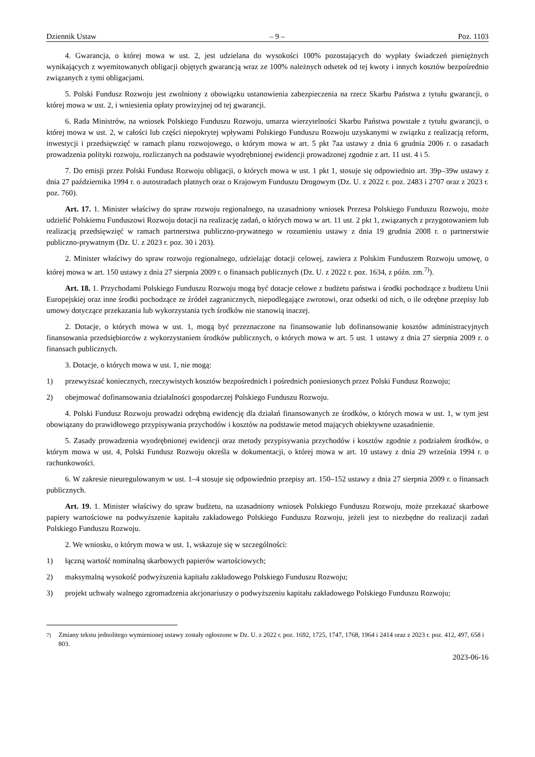Dziennik Ustaw – 9 – Poz. 1103
4. Gwarancja, o której mowa w ust. 2, jest udzielana do wysokości 100% pozostających do wypłaty świadczeń pieniężnych wynikających z wyemitowanych obligacji objętych gwarancją wraz ze 100% należnych odsetek od tej kwoty i innych kosztów bezpośrednio związanych z tymi obligacjami.
5. Polski Fundusz Rozwoju jest zwolniony z obowiązku ustanowienia zabezpieczenia na rzecz Skarbu Państwa z tytułu gwarancji, o której mowa w ust. 2, i wniesienia opłaty prowizyjnej od tej gwarancji.
6. Rada Ministrów, na wniosek Polskiego Funduszu Rozwoju, umarza wierzytelności Skarbu Państwa powstałe z tytułu gwarancji, o której mowa w ust. 2, w całości lub części niepokrytej wpływami Polskiego Funduszu Rozwoju uzyskanymi w związku z realizacją reform, inwestycji i przedsięwzięć w ramach planu rozwojowego, o którym mowa w art. 5 pkt 7aa ustawy z dnia 6 grudnia 2006 r. o zasadach prowadzenia polityki rozwoju, rozliczanych na podstawie wyodrębnionej ewidencji prowadzonej zgodnie z art. 11 ust. 4 i 5.
7. Do emisji przez Polski Fundusz Rozwoju obligacji, o których mowa w ust. 1 pkt 1, stosuje się odpowiednio art. 39p–39w ustawy z dnia 27 października 1994 r. o autostradach płatnych oraz o Krajowym Funduszu Drogowym (Dz. U. z 2022 r. poz. 2483 i 2707 oraz z 2023 r. poz. 760).
Art. 17. 1. Minister właściwy do spraw rozwoju regionalnego, na uzasadniony wniosek Prezesa Polskiego Funduszu Rozwoju, może udzielić Polskiemu Funduszowi Rozwoju dotacji na realizację zadań, o których mowa w art. 11 ust. 2 pkt 1, związanych z przygotowaniem lub realizacją przedsięwzięć w ramach partnerstwa publiczno-prywatnego w rozumieniu ustawy z dnia 19 grudnia 2008 r. o partnerstwie publiczno-prywatnym (Dz. U. z 2023 r. poz. 30 i 203).
2. Minister właściwy do spraw rozwoju regionalnego, udzielając dotacji celowej, zawiera z Polskim Funduszem Rozwoju umowę, o której mowa w art. 150 ustawy z dnia 27 sierpnia 2009 r. o finansach publicznych (Dz. U. z 2022 r. poz. 1634, z późn. zm.<sup>7)</sup>).
Art. 18. 1. Przychodami Polskiego Funduszu Rozwoju mogą być dotacje celowe z budżetu państwa i środki pochodzące z budżetu Unii Europejskiej oraz inne środki pochodzące ze źródeł zagranicznych, niepodlegające zwrotowi, oraz odsetki od nich, o ile odrębne przepisy lub umowy dotyczące przekazania lub wykorzystania tych środków nie stanowią inaczej.
2. Dotacje, o których mowa w ust. 1, mogą być przeznaczone na finansowanie lub dofinansowanie kosztów administracyjnych finansowania przedsiębiorców z wykorzystaniem środków publicznych, o których mowa w art. 5 ust. 1 ustawy z dnia 27 sierpnia 2009 r. o finansach publicznych.
3. Dotacje, o których mowa w ust. 1, nie mogą:
1) przewyższać koniecznych, rzeczywistych kosztów bezpośrednich i pośrednich poniesionych przez Polski Fundusz Rozwoju;
2) obejmować dofinansowania działalności gospodarczej Polskiego Funduszu Rozwoju.
4. Polski Fundusz Rozwoju prowadzi odrębną ewidencję dla działań finansowanych ze środków, o których mowa w ust. 1, w tym jest obowiązany do prawidłowego przypisywania przychodów i kosztów na podstawie metod mających obiektywne uzasadnienie.
5. Zasady prowadzenia wyodrębnionej ewidencji oraz metody przypisywania przychodów i kosztów zgodnie z podziałem środków, o którym mowa w ust. 4, Polski Fundusz Rozwoju określa w dokumentacji, o której mowa w art. 10 ustawy z dnia 29 września 1994 r. o rachunkowości.
6. W zakresie nieuregulowanym w ust. 1–4 stosuje się odpowiednio przepisy art. 150–152 ustawy z dnia 27 sierpnia 2009 r. o finansach publicznych.
Art. 19. 1. Minister właściwy do spraw budżetu, na uzasadniony wniosek Polskiego Funduszu Rozwoju, może przekazać skarbowe papiery wartościowe na podwyższenie kapitału zakładowego Polskiego Funduszu Rozwoju, jeżeli jest to niezbędne do realizacji zadań Polskiego Funduszu Rozwoju.
2. We wniosku, o którym mowa w ust. 1, wskazuje się w szczególności:
1) łączną wartość nominalną skarbowych papierów wartościowych;
2) maksymalną wysokość podwyższenia kapitału zakładowego Polskiego Funduszu Rozwoju;
3) projekt uchwały walnego zgromadzenia akcjonariuszy o podwyższeniu kapitału zakładowego Polskiego Funduszu Rozwoju;
<sup>7)</sup> Zmiany tekstu jednolitego wymienionej ustawy zostały ogłoszone w Dz. U. z 2022 r. poz. 1692, 1725, 1747, 1768, 1964 i 2414 oraz z 2023 r. poz. 412, 497, 658 i 803.
2023-06-16